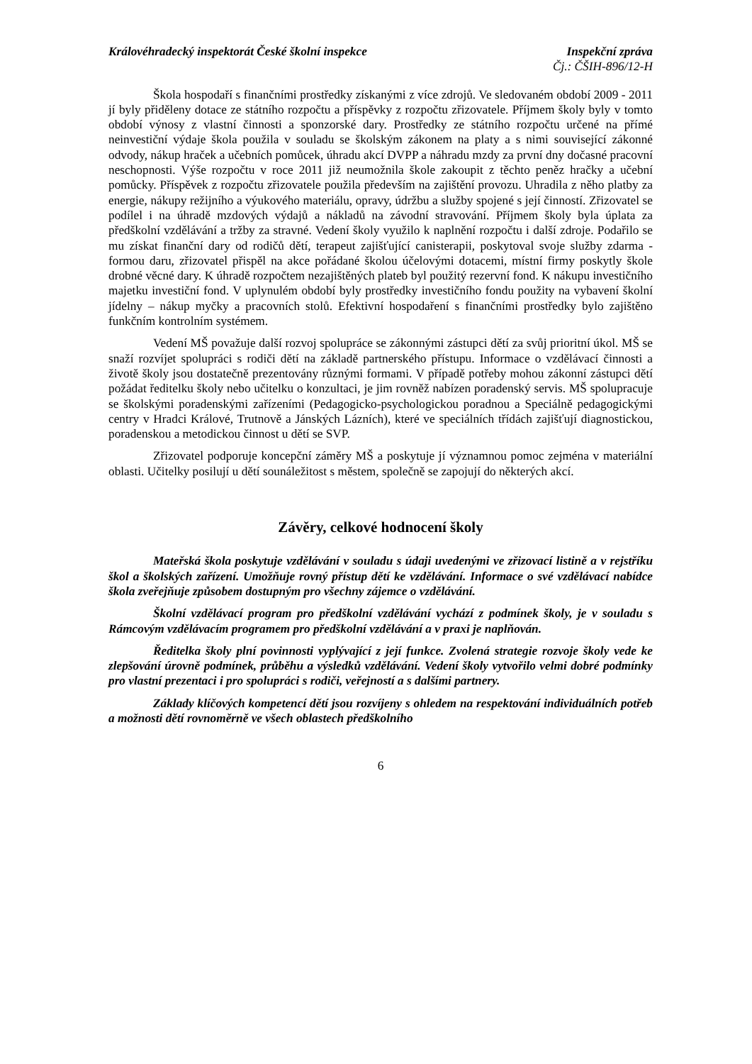Královéhradecký inspektorát České školní inspekce Inspekční zpráva
Čj.: ČŠIH-896/12-H
Škola hospodaří s finančními prostředky získanými z více zdrojů. Ve sledovaném období 2009 - 2011 jí byly přiděleny dotace ze státního rozpočtu a příspěvky z rozpočtu zřizovatele. Příjmem školy byly v tomto období výnosy z vlastní činnosti a sponzorské dary. Prostředky ze státního rozpočtu určené na přímé neinvestiční výdaje škola použila v souladu se školským zákonem na platy a s nimi související zákonné odvody, nákup hraček a učebních pomůcek, úhradu akcí DVPP a náhradu mzdy za první dny dočasné pracovní neschopnosti. Výše rozpočtu v roce 2011 již neumožnila škole zakoupit z těchto peněz hračky a učební pomůcky. Příspěvek z rozpočtu zřizovatele použila především na zajištění provozu. Uhradila z něho platby za energie, nákupy režijního a výukového materiálu, opravy, údržbu a služby spojené s její činností. Zřizovatel se podílel i na úhradě mzdových výdajů a nákladů na závodní stravování. Příjmem školy byla úplata za předškolní vzdělávání a tržby za stravné. Vedení školy využilo k naplnění rozpočtu i další zdroje. Podařilo se mu získat finanční dary od rodičů dětí, terapeut zajišťující canisterapii, poskytoval svoje služby zdarma - formou daru, zřizovatel přispěl na akce pořádané školou účelovými dotacemi, místní firmy poskytly škole drobné věcné dary. K úhradě rozpočtem nezajištěných plateb byl použitý rezervní fond. K nákupu investičního majetku investiční fond. V uplynulém období byly prostředky investičního fondu použity na vybavení školní jídelny – nákup myčky a pracovních stolů. Efektivní hospodaření s finančními prostředky bylo zajištěno funkčním kontrolním systémem.
Vedení MŠ považuje další rozvoj spolupráce se zákonnými zástupci dětí za svůj prioritní úkol. MŠ se snaží rozvíjet spolupráci s rodiči dětí na základě partnerského přístupu. Informace o vzdělávací činnosti a životě školy jsou dostatečně prezentovány různými formami. V případě potřeby mohou zákonní zástupci dětí požádat ředitelku školy nebo učitelku o konzultaci, je jim rovněž nabízen poradenský servis. MŠ spolupracuje se školskými poradenskými zařízeními (Pedagogicko-psychologickou poradnou a Speciálně pedagogickými centry v Hradci Králové, Trutnově a Jánských Lázních), které ve speciálních třídách zajišťují diagnostickou, poradenskou a metodickou činnost u dětí se SVP.
Zřizovatel podporuje koncepční záměry MŠ a poskytuje jí významnou pomoc zejména v materiální oblasti. Učitelky posilují u dětí sounáležitost s městem, společně se zapojují do některých akcí.
Závěry, celkové hodnocení školy
Mateřská škola poskytuje vzdělávání v souladu s údaji uvedenými ve zřizovací listině a v rejstříku škol a školských zařízení. Umožňuje rovný přístup dětí ke vzdělávání. Informace o své vzdělávací nabídce škola zveřejňuje způsobem dostupným pro všechny zájemce o vzdělávání.
Školní vzdělávací program pro předškolní vzdělávání vychází z podmínek školy, je v souladu s Rámcovým vzdělávacím programem pro předškolní vzdělávání a v praxi je naplňován.
Ředitelka školy plní povinnosti vyplývající z její funkce. Zvolená strategie rozvoje školy vede ke zlepšování úrovně podmínek, průběhu a výsledků vzdělávání. Vedení školy vytvořilo velmi dobré podmínky pro vlastní prezentaci i pro spolupráci s rodiči, veřejností a s dalšími partnery.
Základy klíčových kompetencí dětí jsou rozvíjeny s ohledem na respektování individuálních potřeb a možnosti dětí rovnoměrně ve všech oblastech předškolního
6